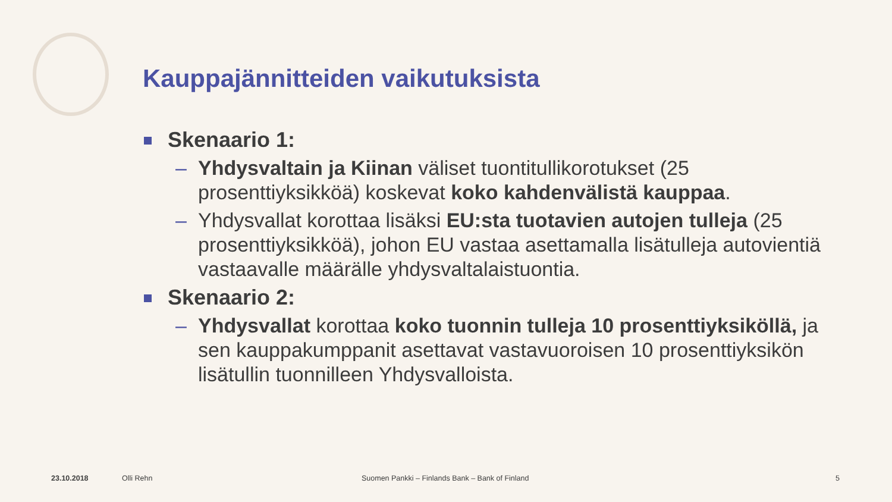Kauppajännitteiden vaikutuksista
Skenaario 1:
– Yhdysvaltain ja Kiinan väliset tuontitullikorotukset (25 prosenttiyksikköä) koskevat koko kahdenvälistä kauppaa.
– Yhdysvallat korottaa lisäksi EU:sta tuotavien autojen tulleja (25 prosenttiyksikköä), johon EU vastaa asettamalla lisätulleja autovientiä vastaavalle määrälle yhdysvaltalaistuontia.
Skenaario 2:
– Yhdysvallat korottaa koko tuonnin tulleja 10 prosenttiyksiköllä, ja sen kauppakumppanit asettavat vastavuoroisen 10 prosenttiyksikön lisätullin tuonnilleen Yhdysvalloista.
23.10.2018 Olli Rehn Suomen Pankki – Finlands Bank – Bank of Finland 5